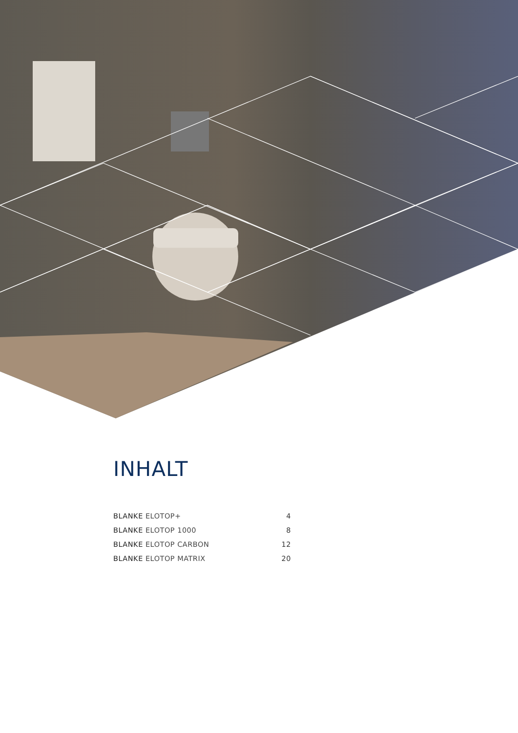INHALT
| BLANKE ELOTOP+ | 4 |
| BLANKE ELOTOP 1000 | 8 |
| BLANKE ELOTOP CARBON | 12 |
| BLANKE ELOTOP MATRIX | 20 |